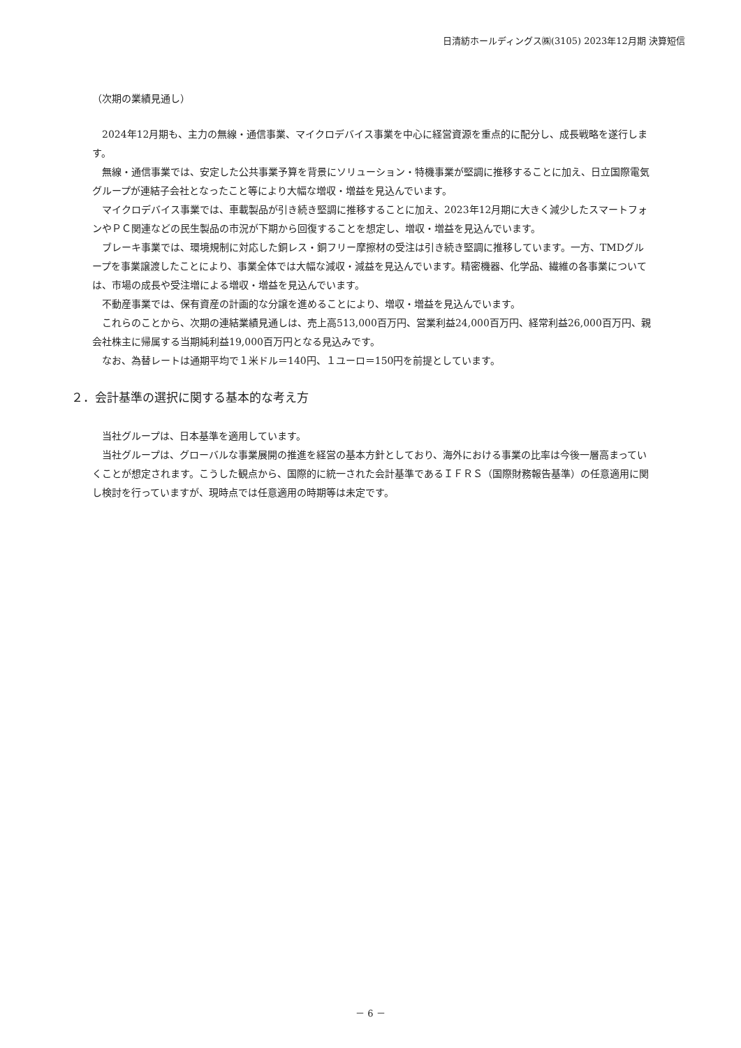日清紡ホールディングス㈱(3105) 2023年12月期 決算短信
（次期の業績見通し）
2024年12月期も、主力の無線・通信事業、マイクロデバイス事業を中心に経営資源を重点的に配分し、成長戦略を遂行します。
無線・通信事業では、安定した公共事業予算を背景にソリューション・特機事業が堅調に推移することに加え、日立国際電気グループが連結子会社となったこと等により大幅な増収・増益を見込んでいます。
マイクロデバイス事業では、車載製品が引き続き堅調に推移することに加え、2023年12月期に大きく減少したスマートフォンやＰＣ関連などの民生製品の市況が下期から回復することを想定し、増収・増益を見込んでいます。
ブレーキ事業では、環境規制に対応した銅レス・銅フリー摩擦材の受注は引き続き堅調に推移しています。一方、TMDグループを事業譲渡したことにより、事業全体では大幅な減収・減益を見込んでいます。精密機器、化学品、繊維の各事業については、市場の成長や受注増による増収・増益を見込んでいます。
不動産事業では、保有資産の計画的な分譲を進めることにより、増収・増益を見込んでいます。
これらのことから、次期の連結業績見通しは、売上高513,000百万円、営業利益24,000百万円、経常利益26,000百万円、親会社株主に帰属する当期純利益19,000百万円となる見込みです。
なお、為替レートは通期平均で１米ドル＝140円、１ユーロ＝150円を前提としています。
２．会計基準の選択に関する基本的な考え方
当社グループは、日本基準を適用しています。
当社グループは、グローバルな事業展開の推進を経営の基本方針としており、海外における事業の比率は今後一層高まっていくことが想定されます。こうした観点から、国際的に統一された会計基準であるＩＦＲＳ（国際財務報告基準）の任意適用に関し検討を行っていますが、現時点では任意適用の時期等は未定です。
－ 6 －